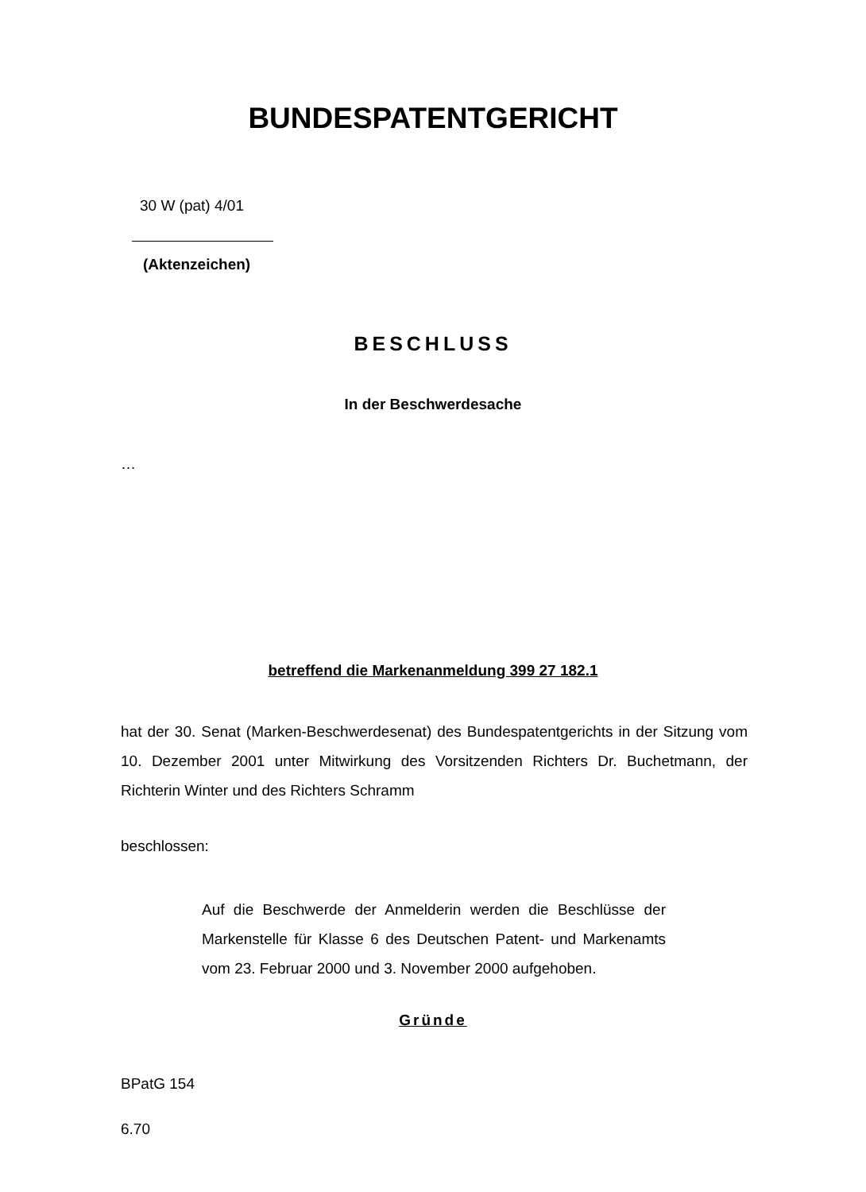BUNDESPATENTGERICHT
30 W (pat) 4/01
(Aktenzeichen)
BESCHLUSS
In der Beschwerdesache
…
betreffend die Markenanmeldung 399 27 182.1
hat der 30. Senat (Marken-Beschwerdesenat) des Bundespatentgerichts in der Sitzung vom 10. Dezember 2001 unter Mitwirkung des Vorsitzenden Richters Dr. Buchetmann, der Richterin Winter und des Richters Schramm
beschlossen:
Auf die Beschwerde der Anmelderin werden die Beschlüsse der Markenstelle für Klasse 6 des Deutschen Patent- und Markenamts vom 23. Februar 2000 und 3. November 2000 aufgehoben.
Gründe
BPatG 154
6.70